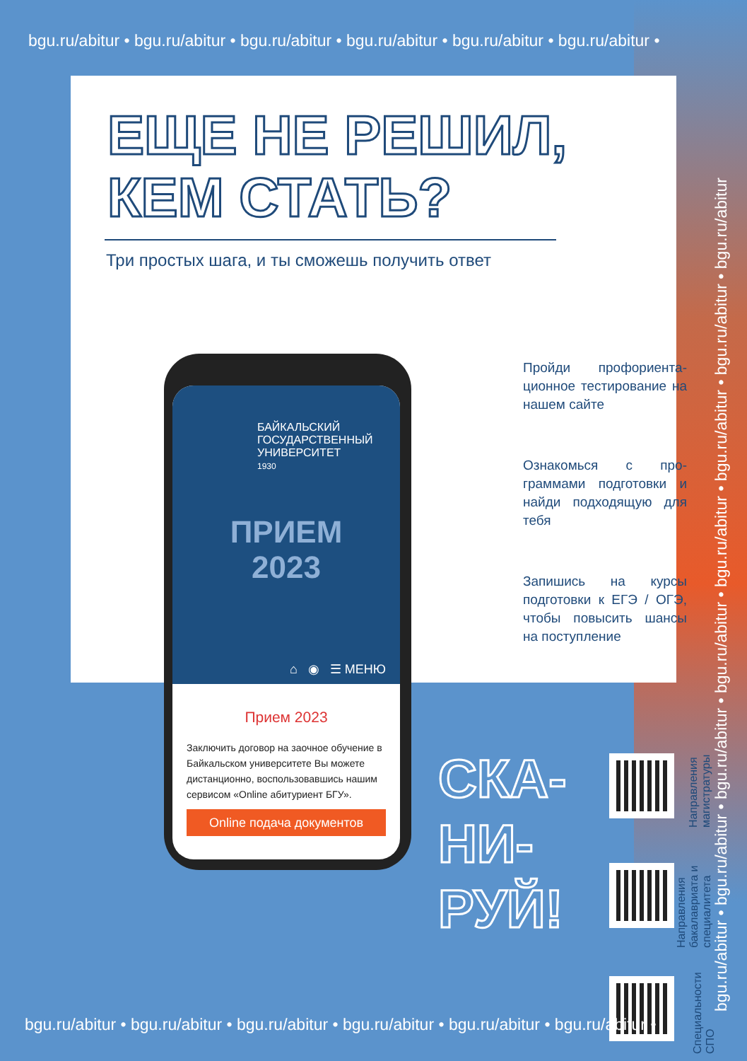bgu.ru/abitur • bgu.ru/abitur • bgu.ru/abitur • bgu.ru/abitur • bgu.ru/abitur • bgu.ru/abitur •
ЕЩЕ НЕ РЕШИЛ,
КЕМ СТАТЬ?
Три простых шага, и ты сможешь получить ответ
Пройди профориента­ционное тестирование на нашем сайте
Ознакомься с про­граммами подготовки и найди подходящую для тебя
Запишись на курсы подготовки к ЕГЭ / ОГЭ, чтобы повысить шансы на поступление
БАЙКАЛЬСКИЙ
ГОСУДАРСТВЕННЫЙ
УНИВЕРСИТЕТ
1930
ПРИЕМ
2023
⌂ ◉ ☰ МЕНЮ
Прием 2023
Заключить договор на заочное обучение в Байкальском университете Вы можете дистанционно, воспользовавшись нашим сервисом «Online абитуриент БГУ».
Online подача документов
СКА-
НИ-
РУЙ!
Направления магистратуры
Направления бакалавриата и специалитета
Специальности СПО
bgu.ru/abitur • bgu.ru/abitur • bgu.ru/abitur • bgu.ru/abitur • bgu.ru/abitur • bgu.ru/abitur • bgu.ru/abitur • bgu.ru/abitur
bgu.ru/abitur • bgu.ru/abitur • bgu.ru/abitur • bgu.ru/abitur • bgu.ru/abitur • bgu.ru/abitur •